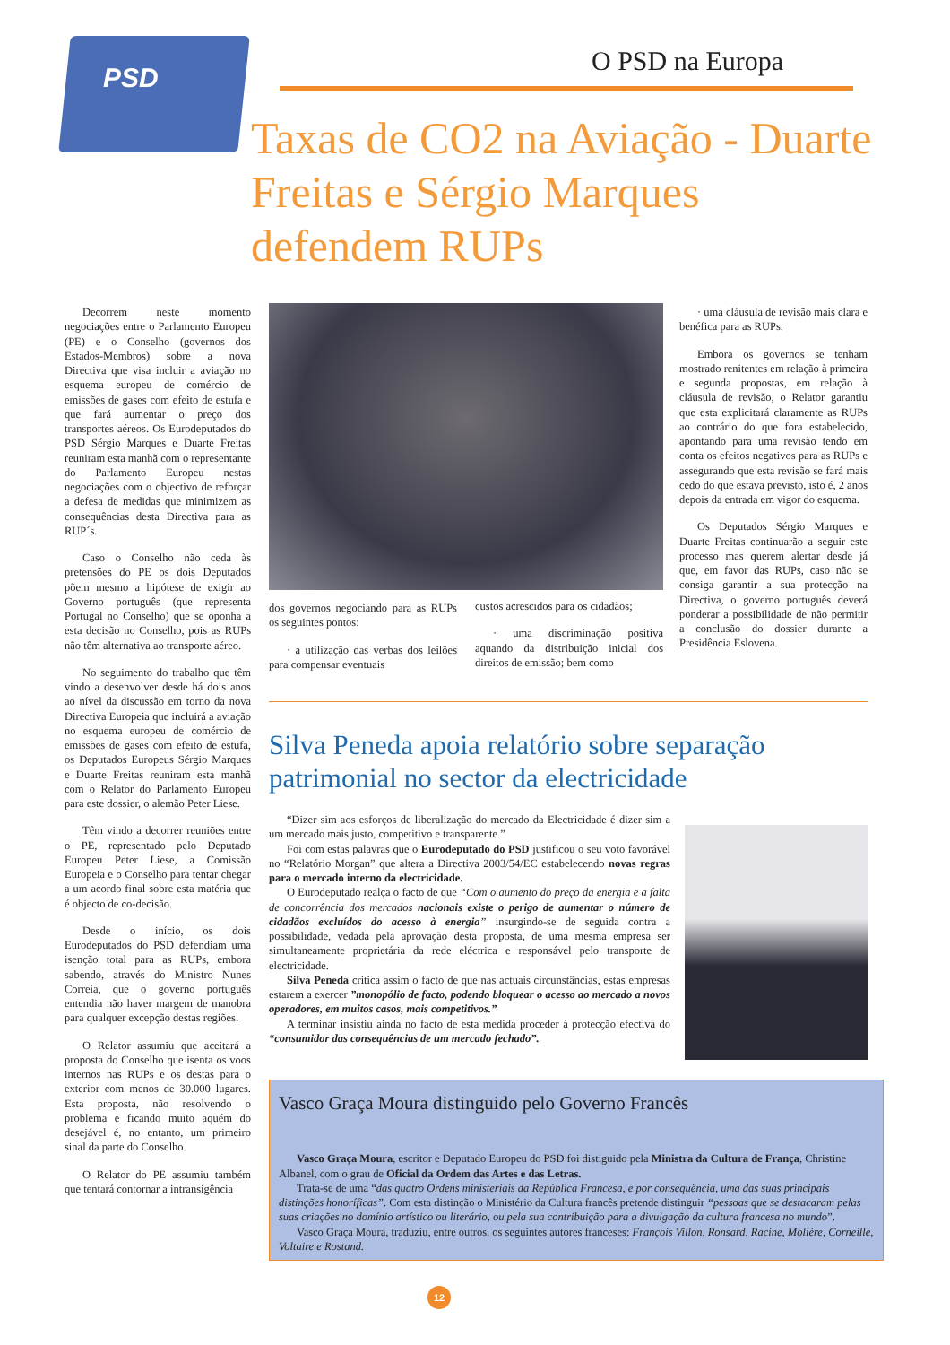PSD
O PSD na Europa
Taxas de CO2 na Aviação - Duarte Freitas e Sérgio Marques defendem RUPs
Decorrem neste momento negociações entre o Parlamento Europeu (PE) e o Conselho (governos dos Estados-Membros) sobre a nova Directiva que visa incluir a aviação no esquema europeu de comércio de emissões de gases com efeito de estufa e que fará aumentar o preço dos transportes aéreos. Os Eurodeputados do PSD Sérgio Marques e Duarte Freitas reuniram esta manhã com o representante do Parlamento Europeu nestas negociações com o objectivo de reforçar a defesa de medidas que minimizem as consequências desta Directiva para as RUP´s.
Caso o Conselho não ceda às pretensões do PE os dois Deputados põem mesmo a hipótese de exigir ao Governo português (que representa Portugal no Conselho) que se oponha a esta decisão no Conselho, pois as RUPs não têm alternativa ao transporte aéreo.
No seguimento do trabalho que têm vindo a desenvolver desde há dois anos ao nível da discussão em torno da nova Directiva Europeia que incluirá a aviação no esquema europeu de comércio de emissões de gases com efeito de estufa, os Deputados Europeus Sérgio Marques e Duarte Freitas reuniram esta manhã com o Relator do Parlamento Europeu para este dossier, o alemão Peter Liese.
Têm vindo a decorrer reuniões entre o PE, representado pelo Deputado Europeu Peter Liese, a Comissão Europeia e o Conselho para tentar chegar a um acordo final sobre esta matéria que é objecto de co-decisão.
Desde o início, os dois Eurodeputados do PSD defendiam uma isenção total para as RUPs, embora sabendo, através do Ministro Nunes Correia, que o governo português entendia não haver margem de manobra para qualquer excepção destas regiões.
O Relator assumiu que aceitará a proposta do Conselho que isenta os voos internos nas RUPs e os destas para o exterior com menos de 30.000 lugares. Esta proposta, não resolvendo o problema e ficando muito aquém do desejável é, no entanto, um primeiro sinal da parte do Conselho.
O Relator do PE assumiu também que tentará contornar a intransigência
dos governos negociando para as RUPs os seguintes pontos:
· a utilização das verbas dos leilões para compensar eventuais
custos acrescidos para os cidadãos;
· uma discriminação positiva aquando da distribuição inicial dos direitos de emissão; bem como
· uma cláusula de revisão mais clara e benéfica para as RUPs.
Embora os governos se tenham mostrado renitentes em relação à primeira e segunda propostas, em relação à cláusula de revisão, o Relator garantiu que esta explicitará claramente as RUPs ao contrário do que fora estabelecido, apontando para uma revisão tendo em conta os efeitos negativos para as RUPs e assegurando que esta revisão se fará mais cedo do que estava previsto, isto é, 2 anos depois da entrada em vigor do esquema.
Os Deputados Sérgio Marques e Duarte Freitas continuarão a seguir este processo mas querem alertar desde já que, em favor das RUPs, caso não se consiga garantir a sua protecção na Directiva, o governo português deverá ponderar a possibilidade de não permitir a conclusão do dossier durante a Presidência Eslovena.
Silva Peneda apoia relatório sobre separação patrimonial no sector da electricidade
“Dizer sim aos esforços de liberalização do mercado da Electricidade é dizer sim a um mercado mais justo, competitivo e transparente.”
Foi com estas palavras que o Eurodeputado do PSD justificou o seu voto favorável no “Relatório Morgan” que altera a Directiva 2003/54/EC estabelecendo novas regras para o mercado interno da electricidade.
O Eurodeputado realça o facto de que “Com o aumento do preço da energia e a falta de concorrência dos mercados nacionais existe o perigo de aumentar o número de cidadãos excluídos do acesso à energia” insurgindo-se de seguida contra a possibilidade, vedada pela aprovação desta proposta, de uma mesma empresa ser simultaneamente proprietária da rede eléctrica e responsável pelo transporte de electricidade.
Silva Peneda critica assim o facto de que nas actuais circunstâncias, estas empresas estarem a exercer ”monopólio de facto, podendo bloquear o acesso ao mercado a novos operadores, em muitos casos, mais competitivos.”
A terminar insistiu ainda no facto de esta medida proceder à protecção efectiva do “consumidor das consequências de um mercado fechado”.
Vasco Graça Moura distinguido pelo Governo Francês
Vasco Graça Moura, escritor e Deputado Europeu do PSD foi distiguido pela Ministra da Cultura de França, Christine Albanel, com o grau de Oficial da Ordem das Artes e das Letras.
Trata-se de uma “das quatro Ordens ministeriais da República Francesa, e por consequência, uma das suas principais distinções honoríficas”. Com esta distinção o Ministério da Cultura francês pretende distinguir “pessoas que se destacaram pelas suas criações no domínio artístico ou literário, ou pela sua contribuição para a divulgação da cultura francesa no mundo”.
Vasco Graça Moura, traduziu, entre outros, os seguintes autores franceses: François Villon, Ronsard, Racine, Molière, Corneille, Voltaire e Rostand.
12